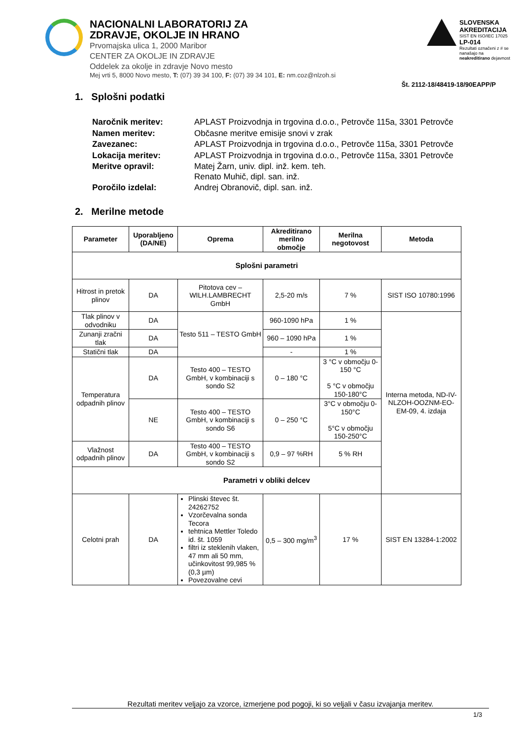NACIONALNI LABORATORIJ ZA
ZDRAVJE, OKOLJE IN HRANO
Prvomajska ulica 1, 2000 Maribor
CENTER ZA OKOLJE IN ZDRAVJE
Oddelek za okolje in zdravje Novo mesto
Mej vrti 5, 8000 Novo mesto, T: (07) 39 34 100, F: (07) 39 34 101, E: nm.coz@nlzoh.si
SLOVENSKA AKREDITACIJA
SIST EN ISO/IEC 17025
LP-014
Rezultati označeni z # se nanašajo na neakreditirano dejavnost
Št. 2112-18/48419-18/90EAPP/P
1. Splošni podatki
| Naročnik meritev: | APLAST Proizvodnja in trgovina d.o.o., Petrovče 115a, 3301 Petrovče |
| Namen meritev: | Občasne meritve emisije snovi v zrak |
| Zavezanec: | APLAST Proizvodnja in trgovina d.o.o., Petrovče 115a, 3301 Petrovče |
| Lokacija meritev: | APLAST Proizvodnja in trgovina d.o.o., Petrovče 115a, 3301 Petrovče |
| Meritve opravil: | Matej Žarn, univ. dipl. inž. kem. teh. Renato Muhič, dipl. san. inž. |
| Poročilo izdelal: | Andrej Obranovič, dipl. san. inž. |
2. Merilne metode
| Parameter | Uporabljeno (DA/NE) | Oprema | Akreditirano merilno območje | Merilna negotovost | Metoda |
| --- | --- | --- | --- | --- | --- |
| Splošni parametri | | | | | |
| Hitrost in pretok plinov | DA | Pitotova cev – WILH.LAMBRECHT GmbH | 2,5-20 m/s | 7 % | SIST ISO 10780:1996 |
| Tlak plinov v odvodniku | DA | Testo 511 – TESTO GmbH | 960-1090 hPa | 1 % | Interna metoda, ND-IV-NLZOH-OOZNM-EO-EM-09, 4. izdaja |
| Zunanji zračni tlak | DA | | 960 – 1090 hPa | 1 % | |
| Statični tlak | DA | | - | 1 % | |
| Temperatura odpadnih plinov | DA | Testo 400 – TESTO GmbH, v kombinaciji s sondo S2 | 0 – 180 °C | 3 °C v območju 0-150 °C 5 °C v območju 150-180°C | |
| | NE | Testo 400 – TESTO GmbH, v kombinaciji s sondo S6 | 0 – 250 °C | 3°C v območju 0-150°C 5°C v območju 150-250°C | |
| Vlažnost odpadnih plinov | DA | Testo 400 – TESTO GmbH, v kombinaciji s sondo S2 | 0,9 – 97 %RH | 5 % RH | |
| Parametri v obliki delcev | | | | | |
| Celotni prah | DA | Plinski števec št. 24262752 Vzorčevalna sonda Tecora tehtnica Mettler Toledo id. št. 1059 filtri iz steklenih vlaken, 47 mm ali 50 mm, učinkovitost 99,985 % (0,3 µm) Povezovalne cevi | 0,5 – 300 mg/m<sup>3</sup> | 17 % | SIST EN 13284-1:2002 |
Rezultati meritev veljajo za vzorce, izmerjene pod pogoji, ki so veljali v času izvajanja meritev.
1/3